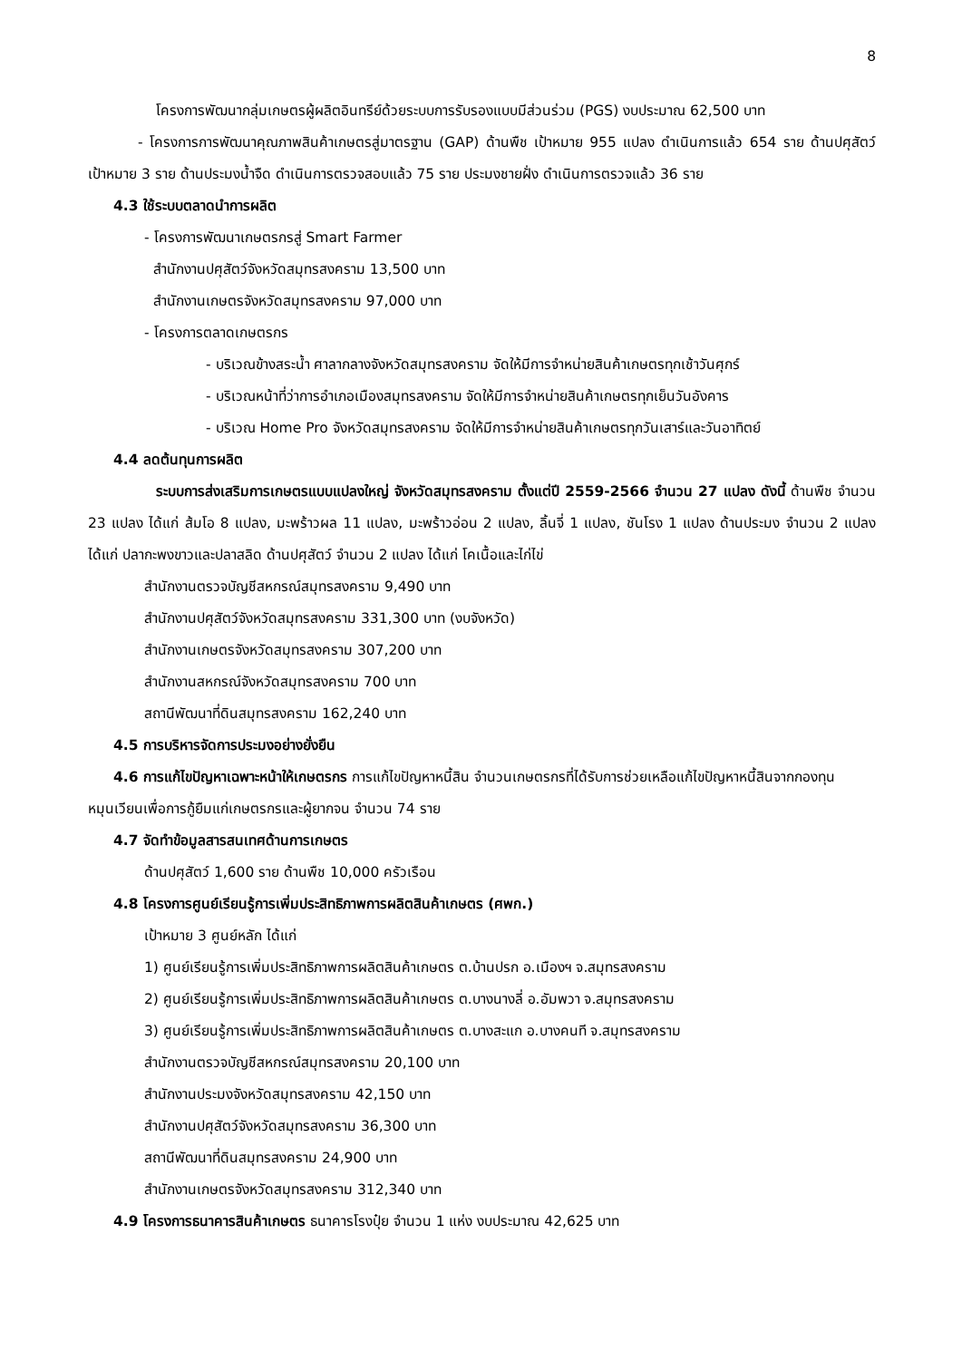8
โครงการพัฒนากลุ่มเกษตรผู้ผลิตอินทรีย์ด้วยระบบการรับรองแบบมีส่วนร่วม (PGS) งบประมาณ 62,500 บาท
- โครงการการพัฒนาคุณภาพสินค้าเกษตรสู่มาตรฐาน (GAP) ด้านพืช เป้าหมาย 955 แปลง ดำเนินการแล้ว 654 ราย ด้านปศุสัตว์ เป้าหมาย 3 ราย ด้านประมงน้ำจืด ดำเนินการตรวจสอบแล้ว 75 ราย ประมงชายฝั่ง ดำเนินการตรวจแล้ว 36 ราย
4.3 ใช้ระบบตลาดนำการผลิต
- โครงการพัฒนาเกษตรกรสู่ Smart Farmer
สำนักงานปศุสัตว์จังหวัดสมุทรสงคราม 13,500 บาท
สำนักงานเกษตรจังหวัดสมุทรสงคราม 97,000 บาท
- โครงการตลาดเกษตรกร
- บริเวณข้างสระน้ำ ศาลากลางจังหวัดสมุทรสงคราม จัดให้มีการจำหน่ายสินค้าเกษตรทุกเช้าวันศุกร์
- บริเวณหน้าที่ว่าการอำเภอเมืองสมุทรสงคราม จัดให้มีการจำหน่ายสินค้าเกษตรทุกเย็นวันอังคาร
- บริเวณ Home Pro จังหวัดสมุทรสงคราม จัดให้มีการจำหน่ายสินค้าเกษตรทุกวันเสาร์และวันอาทิตย์
4.4 ลดต้นทุนการผลิต
ระบบการส่งเสริมการเกษตรแบบแปลงใหญ่ จังหวัดสมุทรสงคราม ตั้งแต่ปี 2559-2566 จำนวน 27 แปลง ดังนี้ ด้านพืช จำนวน 23 แปลง ได้แก่ ส้มโอ 8 แปลง, มะพร้าวผล 11 แปลง, มะพร้าวอ่อน 2 แปลง, ลิ้นจี่ 1 แปลง, ชันโรง 1 แปลง ด้านประมง จำนวน 2 แปลง ได้แก่ ปลากะพงขาวและปลาสลิด ด้านปศุสัตว์ จำนวน 2 แปลง ได้แก่ โคเนื้อและไก่ไข่
สำนักงานตรวจบัญชีสหกรณ์สมุทรสงคราม 9,490 บาท
สำนักงานปศุสัตว์จังหวัดสมุทรสงคราม 331,300 บาท (งบจังหวัด)
สำนักงานเกษตรจังหวัดสมุทรสงคราม 307,200 บาท
สำนักงานสหกรณ์จังหวัดสมุทรสงคราม 700 บาท
สถานีพัฒนาที่ดินสมุทรสงคราม 162,240 บาท
4.5 การบริหารจัดการประมงอย่างยั่งยืน
4.6 การแก้ไขปัญหาเฉพาะหน้าให้เกษตรกร การแก้ไขปัญหาหนี้สิน จำนวนเกษตรกรที่ได้รับการช่วยเหลือแก้ไขปัญหาหนี้สินจากกองทุนหมุนเวียนเพื่อการกู้ยืมแก่เกษตรกรและผู้ยากจน จำนวน 74 ราย
4.7 จัดทำข้อมูลสารสนเทศด้านการเกษตร
ด้านปศุสัตว์ 1,600 ราย ด้านพืช 10,000 ครัวเรือน
4.8 โครงการศูนย์เรียนรู้การเพิ่มประสิทธิภาพการผลิตสินค้าเกษตร (ศพก.)
เป้าหมาย 3 ศูนย์หลัก ได้แก่
1) ศูนย์เรียนรู้การเพิ่มประสิทธิภาพการผลิตสินค้าเกษตร ต.บ้านปรก อ.เมืองฯ จ.สมุทรสงคราม
2) ศูนย์เรียนรู้การเพิ่มประสิทธิภาพการผลิตสินค้าเกษตร ต.บางนางลี่ อ.อัมพวา จ.สมุทรสงคราม
3) ศูนย์เรียนรู้การเพิ่มประสิทธิภาพการผลิตสินค้าเกษตร ต.บางสะแก อ.บางคนที จ.สมุทรสงคราม
สำนักงานตรวจบัญชีสหกรณ์สมุทรสงคราม 20,100 บาท
สำนักงานประมงจังหวัดสมุทรสงคราม 42,150 บาท
สำนักงานปศุสัตว์จังหวัดสมุทรสงคราม 36,300 บาท
สถานีพัฒนาที่ดินสมุทรสงคราม 24,900 บาท
สำนักงานเกษตรจังหวัดสมุทรสงคราม 312,340 บาท
4.9 โครงการธนาคารสินค้าเกษตร ธนาคารโรงปุ๋ย จำนวน 1 แห่ง งบประมาณ 42,625 บาท